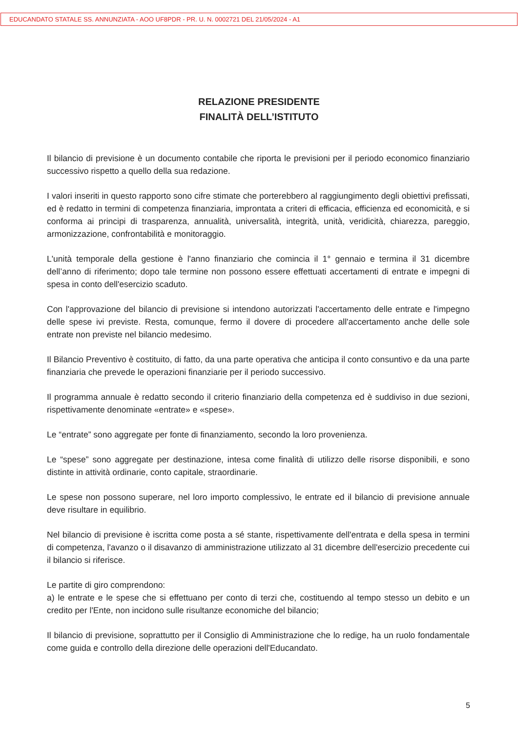EDUCANDATO STATALE SS. ANNUNZIATA - AOO UF8PDR - PR. U. N. 0002721 DEL 21/05/2024 - A1
RELAZIONE PRESIDENTE
FINALITÀ DELL’ISTITUTO
Il bilancio di previsione è un documento contabile che riporta le previsioni per il periodo economico finanziario successivo rispetto a quello della sua redazione.
I valori inseriti in questo rapporto sono cifre stimate che porterebbero al raggiungimento degli obiettivi prefissati, ed è redatto in termini di competenza finanziaria, improntata a criteri di efficacia, efficienza ed economicità, e si conforma ai principi di trasparenza, annualità, universalità, integrità, unità, veridicità, chiarezza, pareggio, armonizzazione, confrontabilità e monitoraggio.
L'unità temporale della gestione è l'anno finanziario che comincia il 1° gennaio e termina il 31 dicembre dell’anno di riferimento; dopo tale termine non possono essere effettuati accertamenti di entrate e impegni di spesa in conto dell'esercizio scaduto.
Con l'approvazione del bilancio di previsione si intendono autorizzati l'accertamento delle entrate e l'impegno delle spese ivi previste. Resta, comunque, fermo il dovere di procedere all'accertamento anche delle sole entrate non previste nel bilancio medesimo.
Il Bilancio Preventivo è costituito, di fatto, da una parte operativa che anticipa il conto consuntivo e da una parte finanziaria che prevede le operazioni finanziarie per il periodo successivo.
Il programma annuale è redatto secondo il criterio finanziario della competenza ed è suddiviso in due sezioni, rispettivamente denominate «entrate» e «spese».
Le “entrate” sono aggregate per fonte di finanziamento, secondo la loro provenienza.
Le “spese” sono aggregate per destinazione, intesa come finalità di utilizzo delle risorse disponibili, e sono distinte in attività ordinarie, conto capitale, straordinarie.
Le spese non possono superare, nel loro importo complessivo, le entrate ed il bilancio di previsione annuale deve risultare in equilibrio.
Nel bilancio di previsione è iscritta come posta a sé stante, rispettivamente dell'entrata e della spesa in termini di competenza, l'avanzo o il disavanzo di amministrazione utilizzato al 31 dicembre dell'esercizio precedente cui il bilancio si riferisce.
Le partite di giro comprendono:
a) le entrate e le spese che si effettuano per conto di terzi che, costituendo al tempo stesso un debito e un credito per l'Ente, non incidono sulle risultanze economiche del bilancio;
Il bilancio di previsione, soprattutto per il Consiglio di Amministrazione che lo redige, ha un ruolo fondamentale come guida e controllo della direzione delle operazioni dell'Educandato.
5